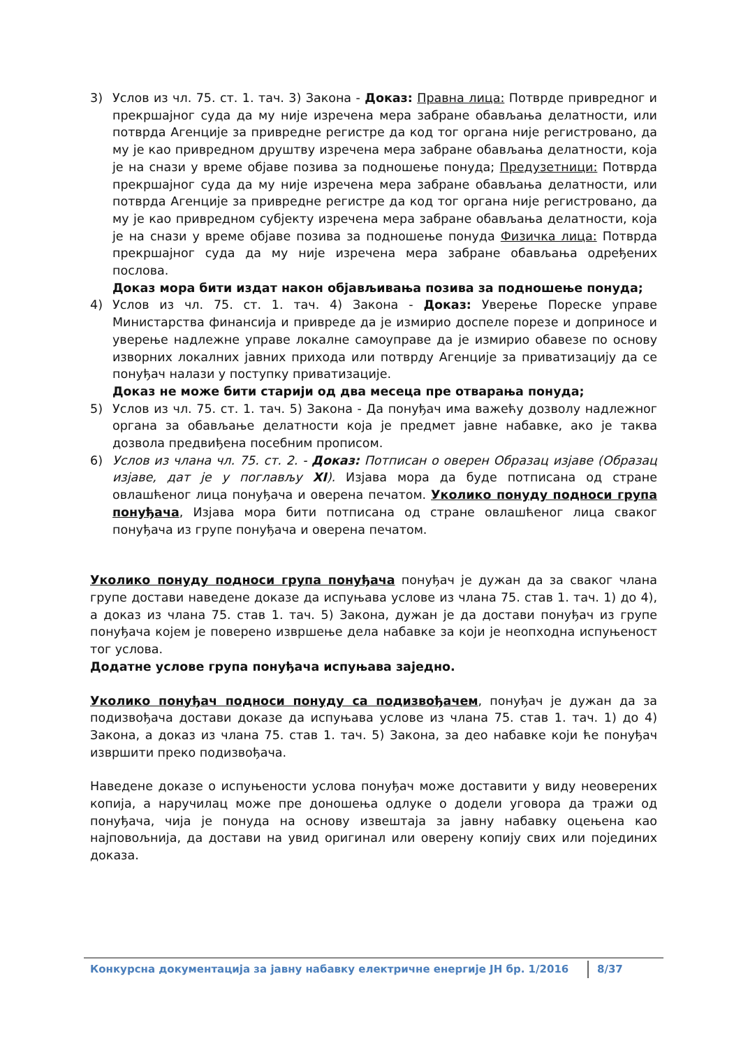3) Услов из чл. 75. ст. 1. тач. 3) Закона - Доказ: Правна лица: Потврде привредног и прекршајног суда да му није изречена мера забране обављања делатности, или потврда Агенције за привредне регистре да код тог органа није регистровано, да му је као привредном друштву изречена мера забране обављања делатности, која је на снази у време објаве позива за подношење понуда; Предузетници: Потврда прекршајног суда да му није изречена мера забране обављања делатности, или потврда Агенције за привредне регистре да код тог органа није регистровано, да му је као привредном субјекту изречена мера забране обављања делатности, која је на снази у време објаве позива за подношење понуда Физичка лица: Потврда прекршајног суда да му није изречена мера забране обављања одређених послова.
Доказ мора бити издат након објављивања позива за подношење понуда;
4) Услов из чл. 75. ст. 1. тач. 4) Закона - Доказ: Уверење Пореске управе Министарства финансија и привреде да је измирио доспеле порезе и доприносе и уверење надлежне управе локалне самоуправе да је измирио обавезе по основу изворних локалних јавних прихода или потврду Агенције за приватизацију да се понуђач налази у поступку приватизације.
Доказ не може бити старији од два месеца пре отварања понуда;
5) Услов из чл. 75. ст. 1. тач. 5) Закона - Да понуђач има важећу дозволу надлежног органа за обављање делатности која је предмет јавне набавке, ако је таква дозвола предвиђена посебним прописом.
6) Услов из члана чл. 75. ст. 2. - Доказ: Потписан о оверен Образац изјаве (Образац изјаве, дат је у поглављу XI). Изјава мора да буде потписана од стране овлашћеног лица понуђача и оверена печатом. Уколико понуду подноси група понуђача, Изјава мора бити потписана од стране овлашћеног лица сваког понуђача из групе понуђача и оверена печатом.
Уколико понуду подноси група понуђача понуђач је дужан да за сваког члана групе достави наведене доказе да испуњава услове из члана 75. став 1. тач. 1) до 4), а доказ из члана 75. став 1. тач. 5) Закона, дужан је да достави понуђач из групе понуђача којем је поверено извршење дела набавке за који је неопходна испуњеност тог услова.
Додатне услове група понуђача испуњава заједно.
Уколико понуђач подноси понуду са подизвођачем, понуђач је дужан да за подизвођача достави доказе да испуњава услове из члана 75. став 1. тач. 1) до 4) Закона, а доказ из члана 75. став 1. тач. 5) Закона, за део набавке који ће понуђач извршити преко подизвођача.
Наведене доказе о испуњености услова понуђач може доставити у виду неоверених копија, а наручилац може пре доношења одлуке о додели уговора да тражи од понуђача, чија је понуда на основу извештаја за јавну набавку оцењена као најповољнија, да достави на увид оригинал или оверену копију свих или појединих доказа.
Конкурсна документација за јавну набавку електричне енергије ЈН бр. 1/2016 8/37